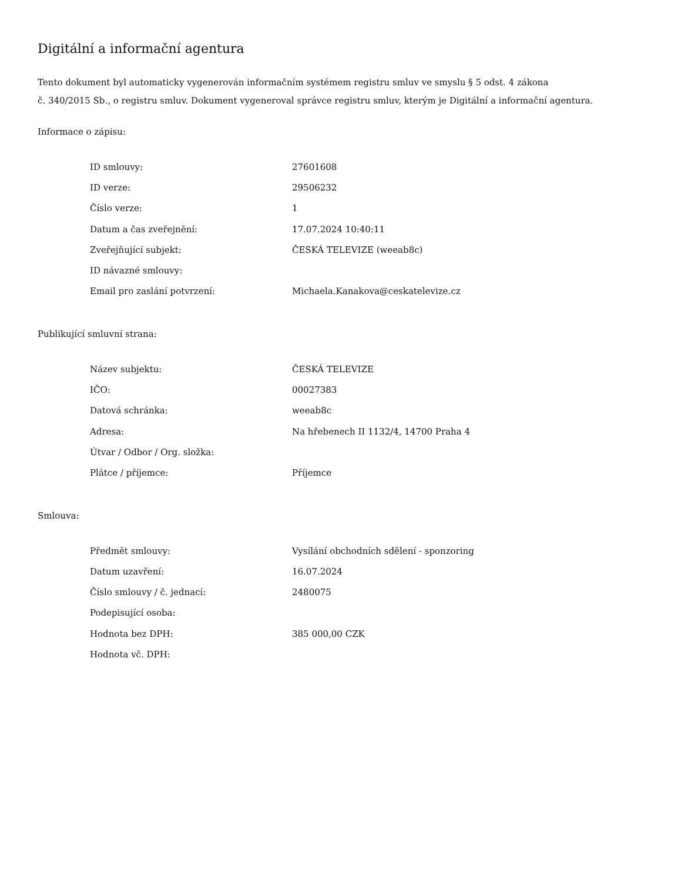Digitální a informační agentura
Tento dokument byl automaticky vygenerován informačním systémem registru smluv ve smyslu § 5 odst. 4 zákona
č. 340/2015 Sb., o registru smluv. Dokument vygeneroval správce registru smluv, kterým je Digitální a informační agentura.
Informace o zápisu:
| ID smlouvy: | 27601608 |
| ID verze: | 29506232 |
| Číslo verze: | 1 |
| Datum a čas zveřejnění: | 17.07.2024 10:40:11 |
| Zveřejňující subjekt: | ČESKÁ TELEVIZE (weeab8c) |
| ID návazné smlouvy: | |
| Email pro zaslání potvrzení: | Michaela.Kanakova@ceskatelevize.cz |
Publikující smluvní strana:
| Název subjektu: | ČESKÁ TELEVIZE |
| IČO: | 00027383 |
| Datová schránka: | weeab8c |
| Adresa: | Na hřebenech II 1132/4, 14700 Praha 4 |
| Útvar / Odbor / Org. složka: | |
| Plátce / příjemce: | Příjemce |
Smlouva:
| Předmět smlouvy: | Vysílání obchodních sdělení - sponzoring |
| Datum uzavření: | 16.07.2024 |
| Číslo smlouvy / č. jednací: | 2480075 |
| Podepisující osoba: | |
| Hodnota bez DPH: | 385 000,00 CZK |
| Hodnota vč. DPH: | |